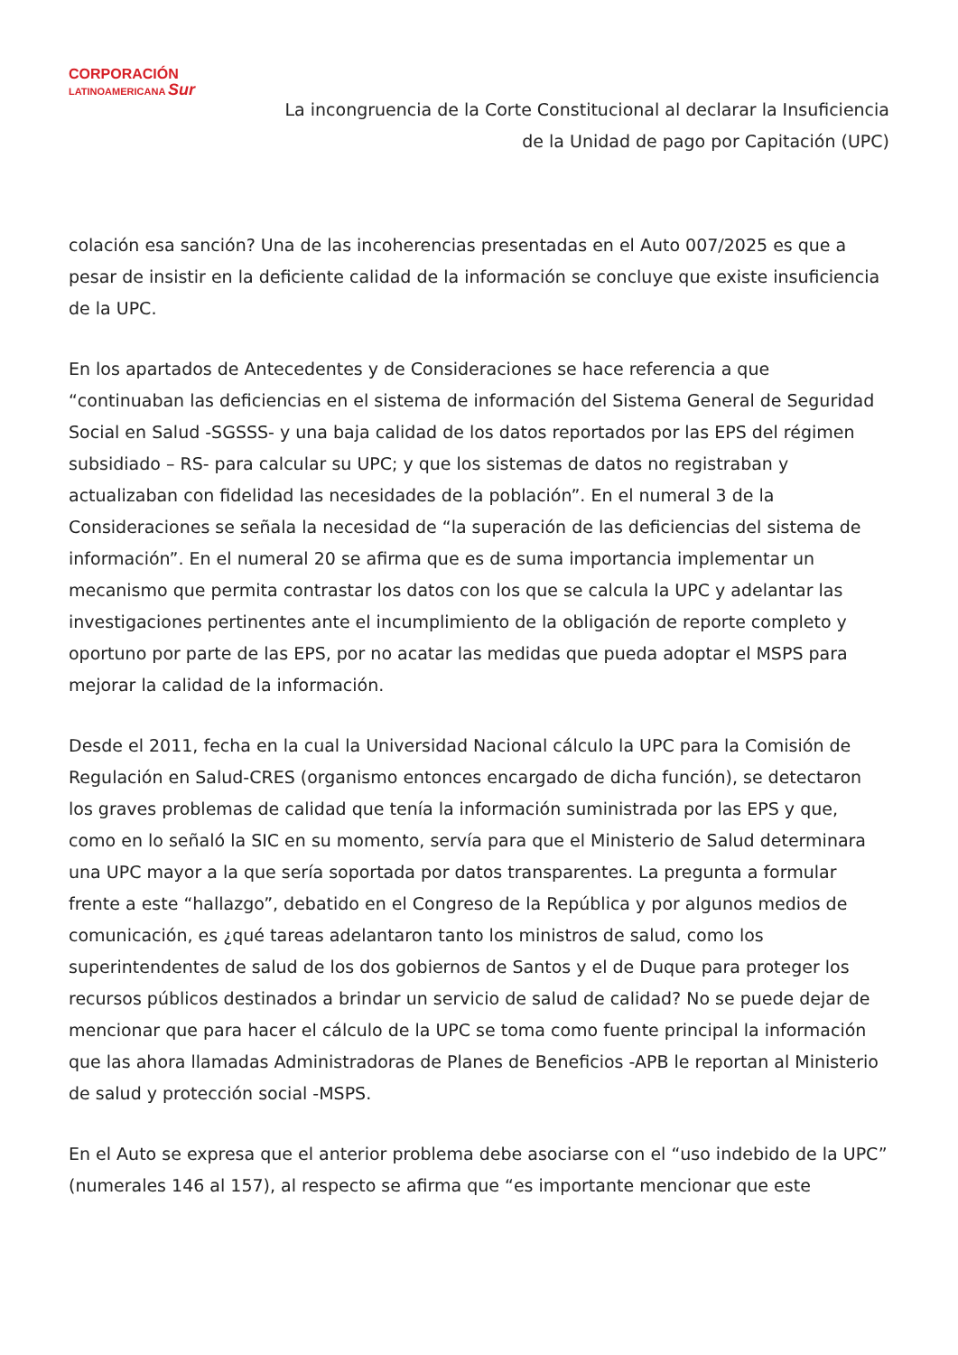CORPORACIÓN
LATINOAMERICANA Sur
La incongruencia de la Corte Constitucional al declarar la Insuficiencia
de la Unidad de pago por Capitación (UPC)
colación esa sanción? Una de las incoherencias presentadas en el Auto 007/2025 es que a pesar de insistir en la deficiente calidad de la información se concluye que existe insuficiencia de la UPC.
En los apartados de Antecedentes y de Consideraciones se hace referencia a que “continuaban las deficiencias en el sistema de información del Sistema General de Seguridad Social en Salud -SGSSS- y una baja calidad de los datos reportados por las EPS del régimen subsidiado – RS- para calcular su UPC; y que los sistemas de datos no registraban y actualizaban con fidelidad las necesidades de la población”. En el numeral 3 de la Consideraciones se señala la necesidad de “la superación de las deficiencias del sistema de información”. En el numeral 20 se afirma que es de suma importancia implementar un mecanismo que permita contrastar los datos con los que se calcula la UPC y adelantar las investigaciones pertinentes ante el incumplimiento de la obligación de reporte completo y oportuno por parte de las EPS, por no acatar las medidas que pueda adoptar el MSPS para mejorar la calidad de la información.
Desde el 2011, fecha en la cual la Universidad Nacional cálculo la UPC para la Comisión de Regulación en Salud-CRES (organismo entonces encargado de dicha función), se detectaron los graves problemas de calidad que tenía la información suministrada por las EPS y que, como en lo señaló la SIC en su momento, servía para que el Ministerio de Salud determinara una UPC mayor a la que sería soportada por datos transparentes. La pregunta a formular frente a este “hallazgo”, debatido en el Congreso de la República y por algunos medios de comunicación, es ¿qué tareas adelantaron tanto los ministros de salud, como los superintendentes de salud de los dos gobiernos de Santos y el de Duque para proteger los recursos públicos destinados a brindar un servicio de salud de calidad? No se puede dejar de mencionar que para hacer el cálculo de la UPC se toma como fuente principal la información que las ahora llamadas Administradoras de Planes de Beneficios -APB le reportan al Ministerio de salud y protección social -MSPS.
En el Auto se expresa que el anterior problema debe asociarse con el “uso indebido de la UPC” (numerales 146 al 157), al respecto se afirma que “es importante mencionar que este